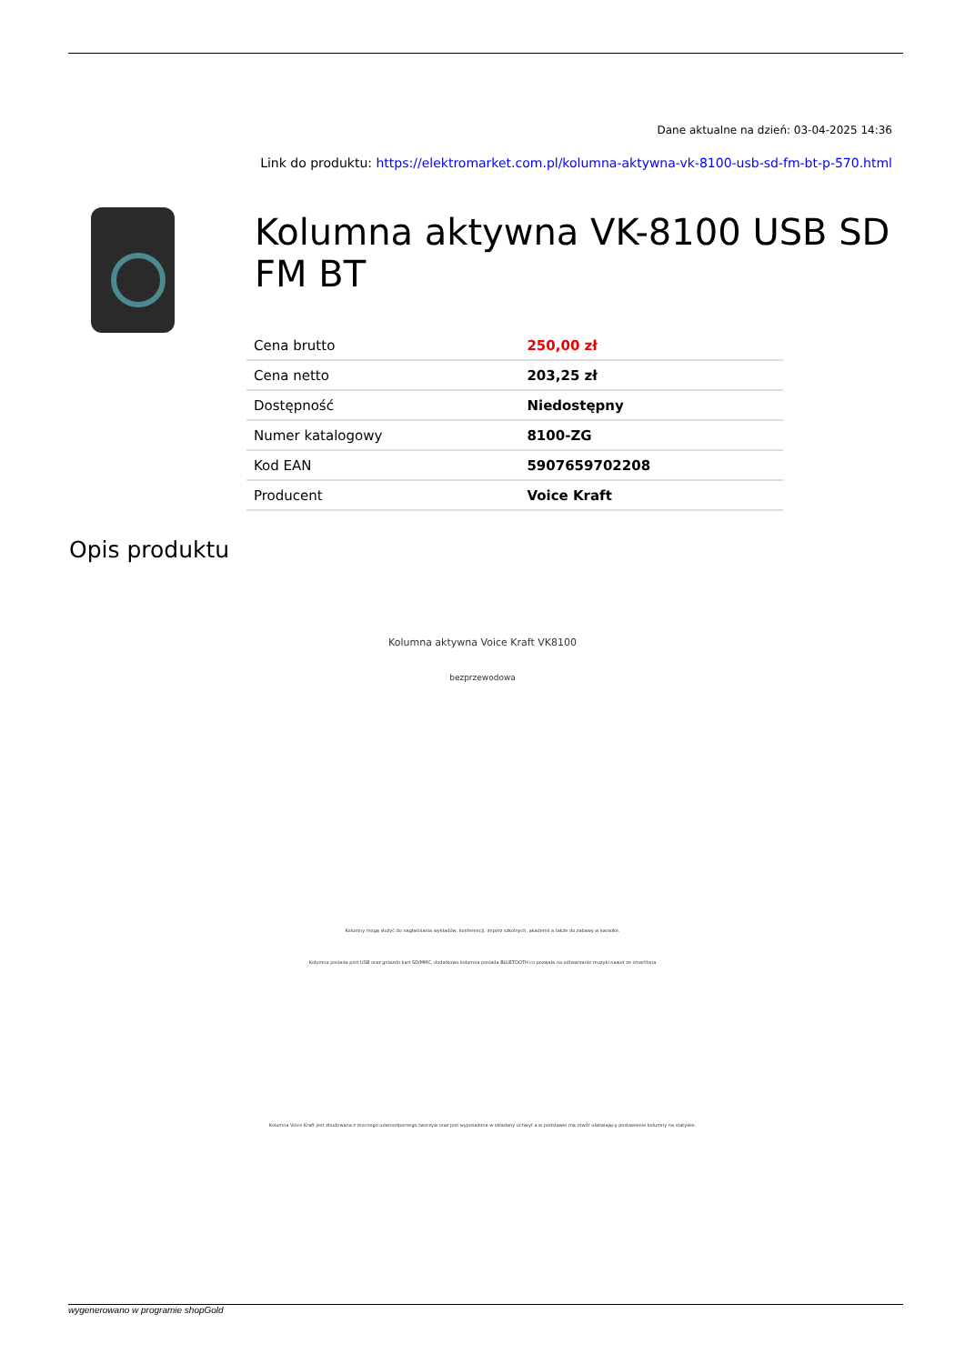Dane aktualne na dzień: 03-04-2025 14:36
Link do produktu: https://elektromarket.com.pl/kolumna-aktywna-vk-8100-usb-sd-fm-bt-p-570.html
Kolumna aktywna VK-8100 USB SD FM BT
| Cena brutto | 250,00 zł |
| Cena netto | 203,25 zł |
| Dostępność | Niedostępny |
| Numer katalogowy | 8100-ZG |
| Kod EAN | 5907659702208 |
| Producent | Voice Kraft |
Opis produktu
Kolumna aktywna Voice Kraft VK8100
bezprzewodowa
Kolumny mogą służyć do nagłaśniania wykładów, konferencji, imprez szkolnych, akademii a także do zabawy w karaoke.
Kolumna posiada port USB oraz gniazdo kart SD/MMC, dodatkowo kolumna posiada BLUETOOTH co pozwala na odtwarzanie muzyki nawet ze smartfona
Kolumna Voice Kraft jest zbudowana z mocnego udaroodpornego tworzyw oraz jest wyposażona w składany uchwyt a w podstawie ma otwór ułatwiający postawienie kolumny na statywie.
wygenerowano w programie shopGold